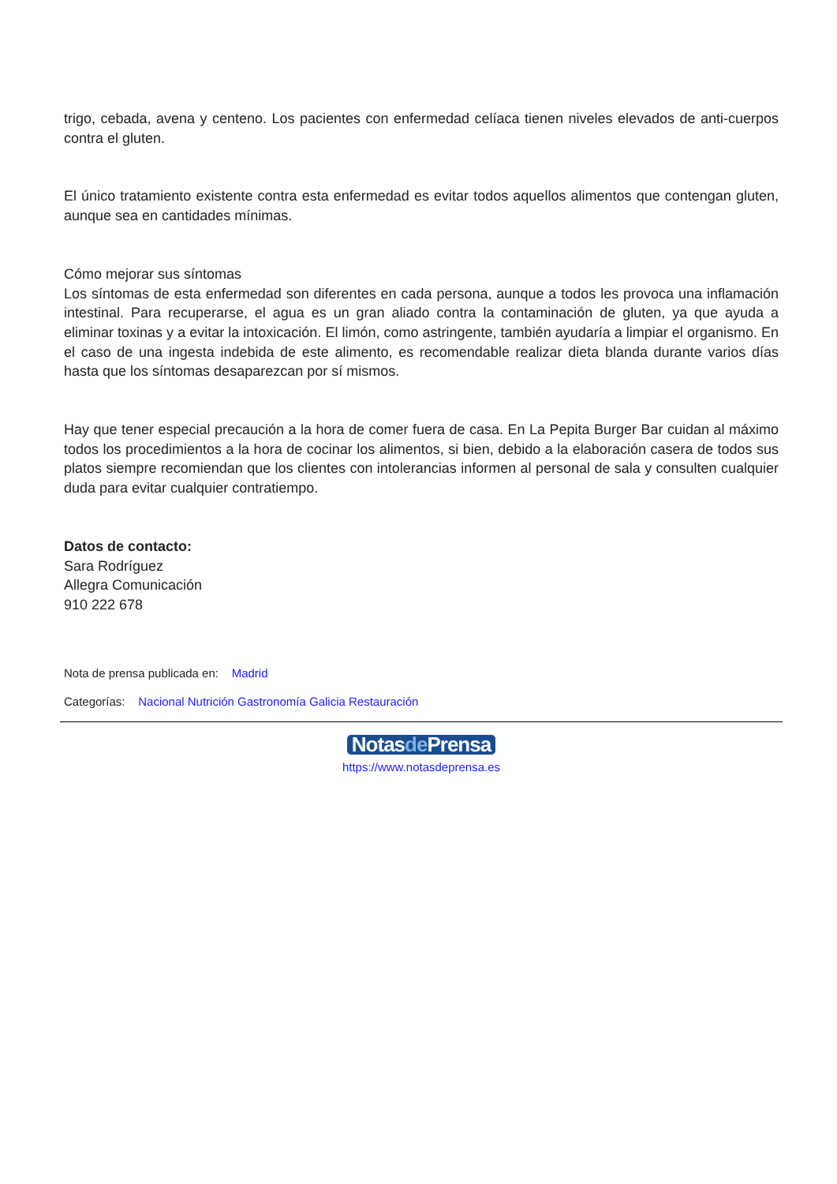trigo, cebada, avena y centeno. Los pacientes con enfermedad celíaca tienen niveles elevados de anti-cuerpos contra el gluten.
El único tratamiento existente contra esta enfermedad es evitar todos aquellos alimentos que contengan gluten, aunque sea en cantidades mínimas.
Cómo mejorar sus síntomas
Los síntomas de esta enfermedad son diferentes en cada persona, aunque a todos les provoca una inflamación intestinal. Para recuperarse, el agua es un gran aliado contra la contaminación de gluten, ya que ayuda a eliminar toxinas y a evitar la intoxicación. El limón, como astringente, también ayudaría a limpiar el organismo. En el caso de una ingesta indebida de este alimento, es recomendable realizar dieta blanda durante varios días hasta que los síntomas desaparezcan por sí mismos.
Hay que tener especial precaución a la hora de comer fuera de casa. En La Pepita Burger Bar cuidan al máximo todos los procedimientos a la hora de cocinar los alimentos, si bien, debido a la elaboración casera de todos sus platos siempre recomiendan que los clientes con intolerancias informen al personal de sala y consulten cualquier duda para evitar cualquier contratiempo.
Datos de contacto:
Sara Rodríguez
Allegra Comunicación
910 222 678
Nota de prensa publicada en: Madrid
Categorías: Nacional Nutrición Gastronomía Galicia Restauración
Notasde Prensa
https://www.notasdeprensa.es